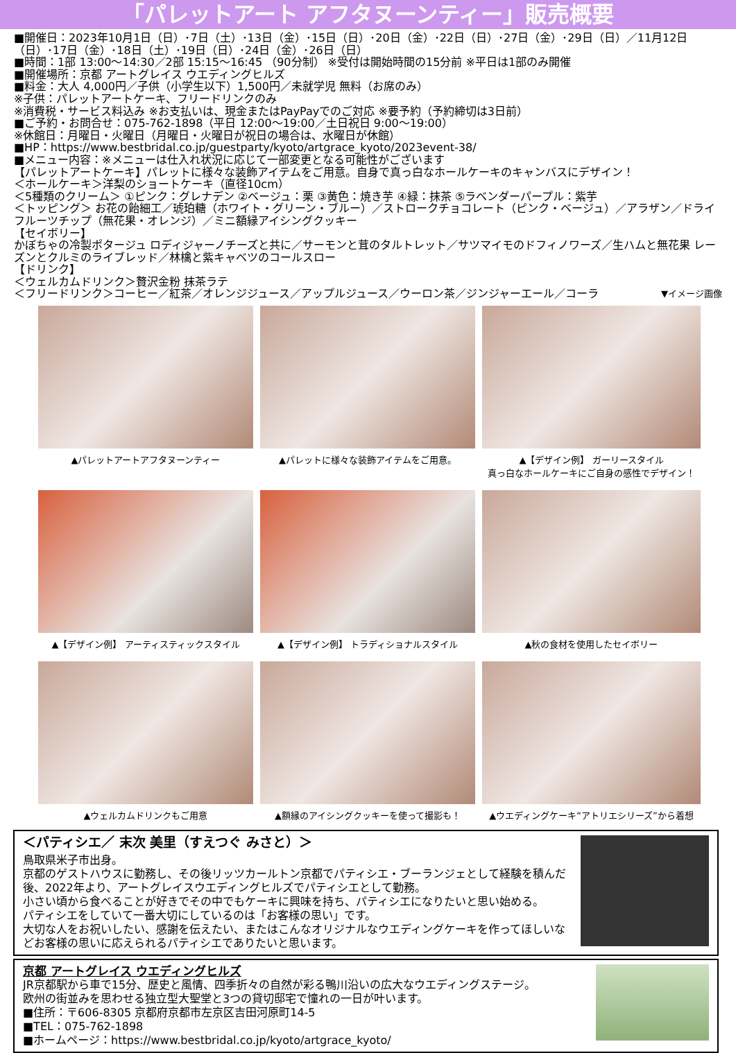「パレットアート アフタヌーンティー」販売概要
■開催日：2023年10月1日（日）･7日（土）･13日（金）･15日（日）･20日（金）･22日（日）･27日（金）･29日（日）／11月12日（日）･17日（金）･18日（土）･19日（日）･24日（金）･26日（日）
■時間：1部 13:00～14:30／2部 15:15～16:45 （90分制） ※受付は開始時間の15分前 ※平日は1部のみ開催
■開催場所：京都 アートグレイス ウエディングヒルズ
■料金：大人 4,000円／子供（小学生以下）1,500円／未就学児 無料（お席のみ）
※子供：パレットアートケーキ、フリードリンクのみ
※消費税・サービス料込み ※お支払いは、現金またはPayPayでのご対応 ※要予約（予約締切は3日前）
■ご予約・お問合せ：075-762-1898（平日 12:00～19:00／土日祝日 9:00～19:00）
※休館日：月曜日・火曜日（月曜日・火曜日が祝日の場合は、水曜日が休館）
■HP：https://www.bestbridal.co.jp/guestparty/kyoto/artgrace_kyoto/2023event-38/
■メニュー内容：※メニューは仕入れ状況に応じて一部変更となる可能性がございます
【パレットアートケーキ】パレットに様々な装飾アイテムをご用意。自身で真っ白なホールケーキのキャンバスにデザイン！
＜ホールケーキ＞洋梨のショートケーキ（直径10cm）
＜5種類のクリーム＞ ①ピンク：グレナデン ②ベージュ：栗 ③黄色：焼き芋 ④緑：抹茶 ⑤ラベンダーパープル：紫芋
＜トッピング＞ お花の飴細工／琥珀糖（ホワイト・グリーン・ブルー）／ストロークチョコレート（ピンク・ベージュ）／アラザン／ドライフルーツチップ（無花果・オレンジ）／ミニ額縁アイシングクッキー
【セイボリー】
かぼちゃの冷製ポタージュ ロディジャーノチーズと共に／サーモンと茸のタルトレット／サツマイモのドフィノワーズ／生ハムと無花果 レーズンとクルミのライブレッド／林檎と紫キャベツのコールスロー
【ドリンク】
＜ウェルカムドリンク＞贅沢金粉 抹茶ラテ
＜フリードリンク＞コーヒー／紅茶／オレンジジュース／アップルジュース／ウーロン茶／ジンジャーエール／コーラ ▼イメージ画像
▲パレットアートアフタヌーンティー
▲パレットに様々な装飾アイテムをご用意。
▲【デザイン例】 ガーリースタイル
真っ白なホールケーキにご自身の感性でデザイン！
▲【デザイン例】 アーティスティックスタイル
▲【デザイン例】 トラディショナルスタイル
▲秋の食材を使用したセイボリー
▲ウェルカムドリンクもご用意
▲額縁のアイシングクッキーを使って撮影も！
▲ウエディングケーキ“アトリエシリーズ”から着想
＜パティシエ／ 末次 美里（すえつぐ みさと）＞
鳥取県米子市出身。
京都のゲストハウスに勤務し、その後リッツカールトン京都でパティシエ・ブーランジェとして経験を積んだ後、2022年より、アートグレイスウエディングヒルズでパティシエとして勤務。
小さい頃から食べることが好きでその中でもケーキに興味を持ち、パティシエになりたいと思い始める。
パティシエをしていて一番大切にしているのは「お客様の思い」です。
大切な人をお祝いしたい、感謝を伝えたい、またはこんなオリジナルなウエディングケーキを作ってほしいなどお客様の思いに応えられるパティシエでありたいと思います。
京都 アートグレイス ウエディングヒルズ
JR京都駅から車で15分、歴史と風情、四季折々の自然が彩る鴨川沿いの広大なウエディングステージ。
欧州の街並みを思わせる独立型大聖堂と3つの貸切邸宅で憧れの一日が叶います。
■住所：〒606-8305 京都府京都市左京区吉田河原町14-5
■TEL：075-762-1898
■ホームページ：https://www.bestbridal.co.jp/kyoto/artgrace_kyoto/